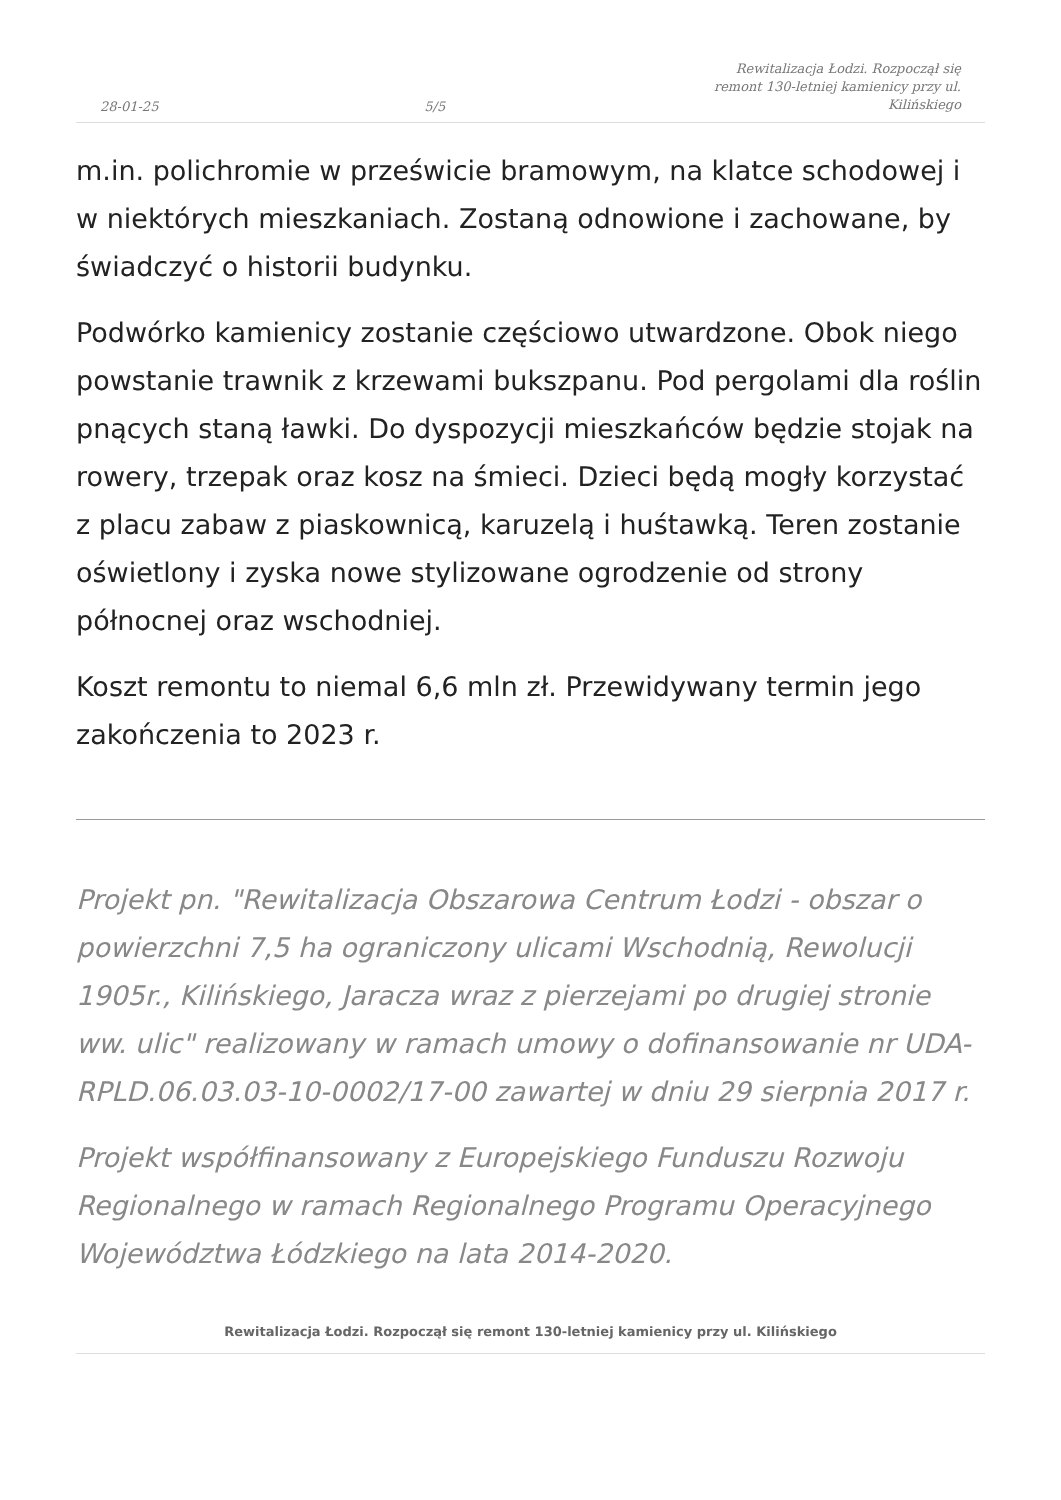28-01-25 5/5 Rewitalizacja Łodzi. Rozpoczął się remont 130-letniej kamienicy przy ul. Kilińskiego
m.in. polichromie w prześwicie bramowym, na klatce schodowej i w niektórych mieszkaniach. Zostaną odnowione i zachowane, by świadczyć o historii budynku.
Podwórko kamienicy zostanie częściowo utwardzone. Obok niego powstanie trawnik z krzewami bukszpanu. Pod pergolami dla roślin pnących staną ławki. Do dyspozycji mieszkańców będzie stojak na rowery, trzepak oraz kosz na śmieci. Dzieci będą mogły korzystać z placu zabaw z piaskownicą, karuzelą i huśtawką. Teren zostanie oświetlony i zyska nowe stylizowane ogrodzenie od strony północnej oraz wschodniej.
Koszt remontu to niemal 6,6 mln zł. Przewidywany termin jego zakończenia to 2023 r.
Projekt pn. "Rewitalizacja Obszarowa Centrum Łodzi - obszar o powierzchni 7,5 ha ograniczony ulicami Wschodnią, Rewolucji 1905r., Kilińskiego, Jaracza wraz z pierzejami po drugiej stronie ww. ulic" realizowany w ramach umowy o dofinansowanie nr UDA-RPLD.06.03.03-10-0002/17-00 zawartej w dniu 29 sierpnia 2017 r.
Projekt współfinansowany z Europejskiego Funduszu Rozwoju Regionalnego w ramach Regionalnego Programu Operacyjnego Województwa Łódzkiego na lata 2014-2020.
Rewitalizacja Łodzi. Rozpoczął się remont 130-letniej kamienicy przy ul. Kilińskiego